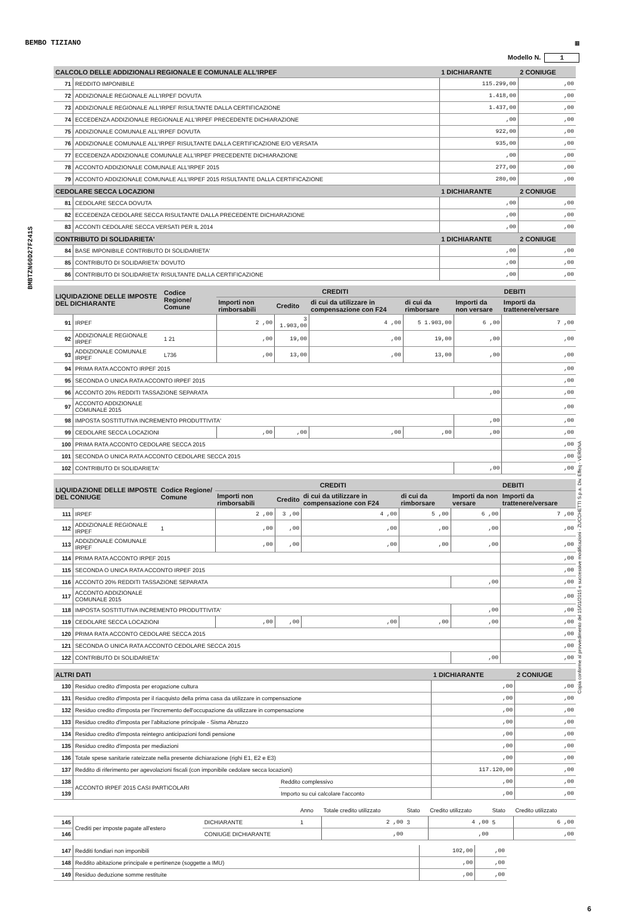BEMBO TIZIANO ▦
Modello N. 1
BMBTZN60D27F241S
Copia conforme al provvedimento del 15/01/2015 e successive modificazioni - ZUCCHETTI S.p.a. Div. Effeq - VERONA
| CALCOLO DELLE ADDIZIONALI REGIONALE E COMUNALE ALL'IRPEF | | 1 DICHIARANTE | 2 CONIUGE |
| --- | --- | --- | --- |
| 71 | REDDITO IMPONIBILE | 115.299,00 | ,00 |
| 72 | ADDIZIONALE REGIONALE ALL'IRPEF DOVUTA | 1.418,00 | ,00 |
| 73 | ADDIZIONALE REGIONALE ALL'IRPEF RISULTANTE DALLA CERTIFICAZIONE | 1.437,00 | ,00 |
| 74 | ECCEDENZA ADDIZIONALE REGIONALE ALL'IRPEF PRECEDENTE DICHIARAZIONE | ,00 | ,00 |
| 75 | ADDIZIONALE COMUNALE ALL'IRPEF DOVUTA | 922,00 | ,00 |
| 76 | ADDIZIONALE COMUNALE ALL'IRPEF RISULTANTE DALLA CERTIFICAZIONE E/O VERSATA | 935,00 | ,00 |
| 77 | ECCEDENZA ADDIZIONALE COMUNALE ALL'IRPEF PRECEDENTE DICHIARAZIONE | ,00 | ,00 |
| 78 | ACCONTO ADDIZIONALE COMUNALE ALL'IRPEF 2015 | 277,00 | ,00 |
| 79 | ACCONTO ADDIZIONALE COMUNALE ALL'IRPEF 2015 RISULTANTE DALLA CERTIFICAZIONE | 280,00 | ,00 |
| CEDOLARE SECCA LOCAZIONI | | 1 DICHIARANTE | 2 CONIUGE |
| 81 | CEDOLARE SECCA DOVUTA | ,00 | ,00 |
| 82 | ECCEDENZA CEDOLARE SECCA RISULTANTE DALLA PRECEDENTE DICHIARAZIONE | ,00 | ,00 |
| 83 | ACCONTI CEDOLARE SECCA VERSATI PER IL 2014 | ,00 | ,00 |
| CONTRIBUTO DI SOLIDARIETA' | | 1 DICHIARANTE | 2 CONIUGE |
| 84 | BASE IMPONIBILE CONTRIBUTO DI SOLIDARIETA' | ,00 | ,00 |
| 85 | CONTRIBUTO DI SOLIDARIETA' DOVUTO | ,00 | ,00 |
| 86 | CONTRIBUTO DI SOLIDARIETA' RISULTANTE DALLA CERTIFICAZIONE | ,00 | ,00 |
| LIQUIDAZIONE DELLE IMPOSTE DEL DICHIARANTE | | Codice Regione/ Comune | CREDITI | | | | DEBITI | |
| --- | --- | --- | --- | --- | --- | --- | --- | --- |
| | | | Importi non rimborsabili | Credito | di cui da utilizzare in compensazione con F24 | di cui da rimborsare | Importi da non versare | Importi da trattenere/versare |
| 91 | IRPEF | | 2 ,00 | 3 1.903,00 | 4 ,00 | 5 1.903,00 | 6 ,00 | 7 ,00 |
| 92 | ADDIZIONALE REGIONALE IRPEF | 1 21 | ,00 | 19,00 | ,00 | 19,00 | ,00 | ,00 |
| 93 | ADDIZIONALE COMUNALE IRPEF | L736 | ,00 | 13,00 | ,00 | 13,00 | ,00 | ,00 |
| 94 | PRIMA RATA ACCONTO IRPEF 2015 | | | | | | | ,00 |
| 95 | SECONDA O UNICA RATA ACCONTO IRPEF 2015 | | | | | | | ,00 |
| 96 | ACCONTO 20% REDDITI TASSAZIONE SEPARATA | | | | | | ,00 | ,00 |
| 97 | ACCONTO ADDIZIONALE COMUNALE 2015 | | | | | | | ,00 |
| 98 | IMPOSTA SOSTITUTIVA INCREMENTO PRODUTTIVITA' | | | | | | ,00 | ,00 |
| 99 | CEDOLARE SECCA LOCAZIONI | | ,00 | ,00 | ,00 | ,00 | ,00 | ,00 |
| 100 | PRIMA RATA ACCONTO CEDOLARE SECCA 2015 | | | | | | | ,00 |
| 101 | SECONDA O UNICA RATA ACCONTO CEDOLARE SECCA 2015 | | | | | | | ,00 |
| 102 | CONTRIBUTO DI SOLIDARIETA' | | | | | | ,00 | ,00 |
| LIQUIDAZIONE DELLE IMPOSTE DEL CONIUGE | | Codice Regione/ Comune | CREDITI | | | | DEBITI | |
| --- | --- | --- | --- | --- | --- | --- | --- | --- |
| | | | Importi non rimborsabili | Credito | di cui da utilizzare in compensazione con F24 | di cui da rimborsare | Importi da non versare | Importi da trattenere/versare |
| 111 | IRPEF | | 2 ,00 | 3 ,00 | 4 ,00 | 5 ,00 | 6 ,00 | 7 ,00 |
| 112 | ADDIZIONALE REGIONALE IRPEF | 1 | ,00 | ,00 | ,00 | ,00 | ,00 | ,00 |
| 113 | ADDIZIONALE COMUNALE IRPEF | | ,00 | ,00 | ,00 | ,00 | ,00 | ,00 |
| 114 | PRIMA RATA ACCONTO IRPEF 2015 | | | | | | | ,00 |
| 115 | SECONDA O UNICA RATA ACCONTO IRPEF 2015 | | | | | | | ,00 |
| 116 | ACCONTO 20% REDDITI TASSAZIONE SEPARATA | | | | | | ,00 | ,00 |
| 117 | ACCONTO ADDIZIONALE COMUNALE 2015 | | | | | | | ,00 |
| 118 | IMPOSTA SOSTITUTIVA INCREMENTO PRODUTTIVITA' | | | | | | ,00 | ,00 |
| 119 | CEDOLARE SECCA LOCAZIONI | | ,00 | ,00 | ,00 | ,00 | ,00 | ,00 |
| 120 | PRIMA RATA ACCONTO CEDOLARE SECCA 2015 | | | | | | | ,00 |
| 121 | SECONDA O UNICA RATA ACCONTO CEDOLARE SECCA 2015 | | | | | | | ,00 |
| 122 | CONTRIBUTO DI SOLIDARIETA' | | | | | | ,00 | ,00 |
| ALTRI DATI | | | 1 DICHIARANTE | 2 CONIUGE |
| --- | --- | --- | --- | --- |
| 130 | Residuo credito d'imposta per erogazione cultura | | ,00 | ,00 |
| 131 | Residuo credito d'imposta per il riacquisto della prima casa da utilizzare in compensazione | | ,00 | ,00 |
| 132 | Residuo credito d'imposta per l'incremento dell'occupazione da utilizzare in compensazione | | ,00 | ,00 |
| 133 | Residuo credito d'imposta per l'abitazione principale - Sisma Abruzzo | | ,00 | ,00 |
| 134 | Residuo credito d'imposta reintegro anticipazioni fondi pensione | | ,00 | ,00 |
| 135 | Residuo credito d'imposta per mediazioni | | ,00 | ,00 |
| 136 | Totale spese sanitarie rateizzate nella presente dichiarazione (righi E1, E2 e E3) | | ,00 | ,00 |
| 137 | Reddito di riferimento per agevolazioni fiscali (con imponibile cedolare secca locazioni) | | 117.120,00 | ,00 |
| 138 | ACCONTO IRPEF 2015 CASI PARTICOLARI | Reddito complessivo | ,00 | ,00 |
| 139 | | Importo su cui calcolare l'acconto | ,00 | ,00 |
| | | | Anno | Totale credito utilizzato | Stato | Credito utilizzato | Stato | Credito utilizzato |
| 145 | Crediti per imposte pagate all'estero | DICHIARANTE | 1 | 2 ,00 | 3 | 4 ,00 | 5 | 6 ,00 |
| 146 | | CONIUGE DICHIARANTE | | ,00 | | ,00 | | ,00 |
| 147 | Redditi fondiari non imponibili | 102,00 | ,00 |
| 148 | Reddito abitazione principale e pertinenze (soggette a IMU) | ,00 | ,00 |
| 149 | Residuo deduzione somme restituite | ,00 | ,00 |
6